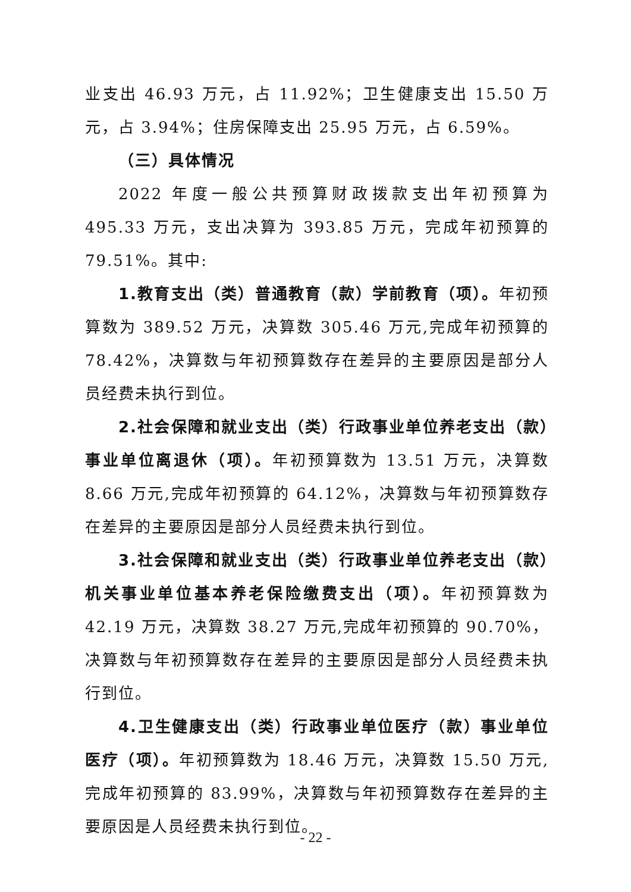业支出 46.93 万元，占 11.92%；卫生健康支出 15.50 万元，占 3.94%；住房保障支出 25.95 万元，占 6.59%。
（三）具体情况
2022 年度一般公共预算财政拨款支出年初预算为 495.33 万元，支出决算为 393.85 万元，完成年初预算的 79.51%。其中:
1.教育支出（类）普通教育（款）学前教育（项）。年初预算数为 389.52 万元，决算数 305.46 万元,完成年初预算的 78.42%，决算数与年初预算数存在差异的主要原因是部分人员经费未执行到位。
2.社会保障和就业支出（类）行政事业单位养老支出（款）事业单位离退休（项）。年初预算数为 13.51 万元，决算数 8.66 万元,完成年初预算的 64.12%，决算数与年初预算数存在差异的主要原因是部分人员经费未执行到位。
3.社会保障和就业支出（类）行政事业单位养老支出（款）机关事业单位基本养老保险缴费支出（项）。年初预算数为 42.19 万元，决算数 38.27 万元,完成年初预算的 90.70%，决算数与年初预算数存在差异的主要原因是部分人员经费未执行到位。
4.卫生健康支出（类）行政事业单位医疗（款）事业单位医疗（项）。年初预算数为 18.46 万元，决算数 15.50 万元,完成年初预算的 83.99%，决算数与年初预算数存在差异的主要原因是人员经费未执行到位。
- 22 -